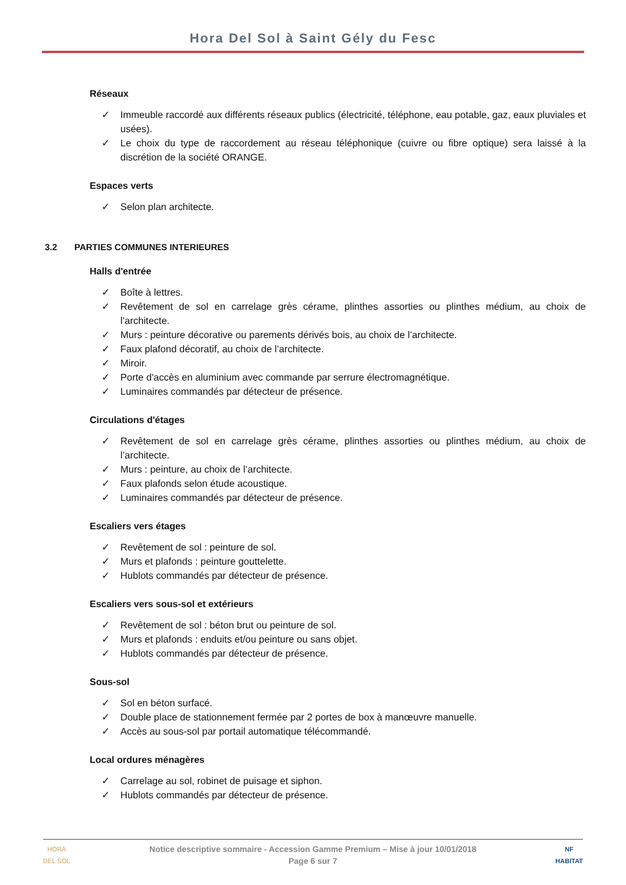Hora Del Sol à Saint Gély du Fesc
Réseaux
✓ Immeuble raccordé aux différents réseaux publics (électricité, téléphone, eau potable, gaz, eaux pluviales et usées).
✓ Le choix du type de raccordement au réseau téléphonique (cuivre ou fibre optique) sera laissé à la discrétion de la société ORANGE.
Espaces verts
✓ Selon plan architecte.
3.2 PARTIES COMMUNES INTERIEURES
Halls d'entrée
✓ Boîte à lettres.
✓ Revêtement de sol en carrelage grès cérame, plinthes assorties ou plinthes médium, au choix de l’architecte.
✓ Murs : peinture décorative ou parements dérivés bois, au choix de l’architecte.
✓ Faux plafond décoratif, au choix de l’architecte.
✓ Miroir.
✓ Porte d'accès en aluminium avec commande par serrure électromagnétique.
✓ Luminaires commandés par détecteur de présence.
Circulations d'étages
✓ Revêtement de sol en carrelage grès cérame, plinthes assorties ou plinthes médium, au choix de l’architecte.
✓ Murs : peinture, au choix de l’architecte.
✓ Faux plafonds selon étude acoustique.
✓ Luminaires commandés par détecteur de présence.
Escaliers vers étages
✓ Revêtement de sol : peinture de sol.
✓ Murs et plafonds : peinture gouttelette.
✓ Hublots commandés par détecteur de présence.
Escaliers vers sous-sol et extérieurs
✓ Revêtement de sol : béton brut ou peinture de sol.
✓ Murs et plafonds : enduits et/ou peinture ou sans objet.
✓ Hublots commandés par détecteur de présence.
Sous-sol
✓ Sol en béton surfacé.
✓ Double place de stationnement fermée par 2 portes de box à manœuvre manuelle.
✓ Accès au sous-sol par portail automatique télécommandé.
Local ordures ménagères
✓ Carrelage au sol, robinet de puisage et siphon.
✓ Hublots commandés par détecteur de présence.
HORA
DEL SOL
NF
HABITAT
Notice descriptive sommaire - Accession Gamme Premium – Mise à jour 10/01/2018
Page 6 sur 7